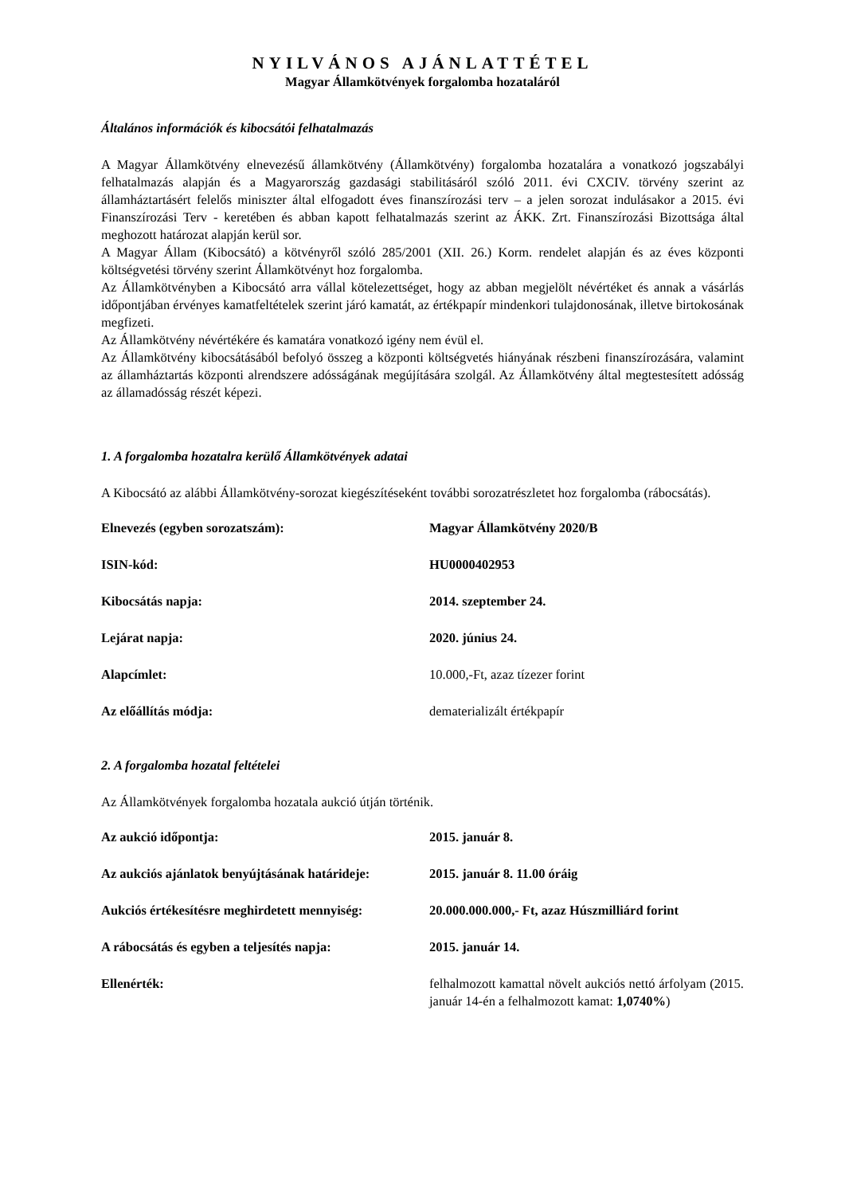NYILVÁNOS AJÁNLATTÉTEL
Magyar Államkötvények forgalomba hozataláról
Általános információk és kibocsátói felhatalmazás
A Magyar Államkötvény elnevezésű államkötvény (Államkötvény) forgalomba hozatalára a vonatkozó jogszabályi felhatalmazás alapján és a Magyarország gazdasági stabilitásáról szóló 2011. évi CXCIV. törvény szerint az államháztartásért felelős miniszter által elfogadott éves finanszírozási terv – a jelen sorozat indulásakor a 2015. évi Finanszírozási Terv - keretében és abban kapott felhatalmazás szerint az ÁKK. Zrt. Finanszírozási Bizottsága által meghozott határozat alapján kerül sor.
A Magyar Állam (Kibocsátó) a kötvényről szóló 285/2001 (XII. 26.) Korm. rendelet alapján és az éves központi költségvetési törvény szerint Államkötvényt hoz forgalomba.
Az Államkötvényben a Kibocsátó arra vállal kötelezettséget, hogy az abban megjelölt névértéket és annak a vásárlás időpontjában érvényes kamatfeltételek szerint járó kamatát, az értékpapír mindenkori tulajdonosának, illetve birtokosának megfizeti.
Az Államkötvény névértékére és kamatára vonatkozó igény nem évül el.
Az Államkötvény kibocsátásából befolyó összeg a központi költségvetés hiányának részbeni finanszírozására, valamint az államháztartás központi alrendszere adósságának megújítására szolgál. Az Államkötvény által megtestesített adósság az államadósság részét képezi.
1. A forgalomba hozatalra kerülő Államkötvények adatai
A Kibocsátó az alábbi Államkötvény-sorozat kiegészítéseként további sorozatrészletet hoz forgalomba (rábocsátás).
| Elnevezés (egyben sorozatszám): | Magyar Államkötvény 2020/B |
| ISIN-kód: | HU0000402953 |
| Kibocsátás napja: | 2014. szeptember 24. |
| Lejárat napja: | 2020. június 24. |
| Alapcímlet: | 10.000,-Ft, azaz tízezer forint |
| Az előállítás módja: | dematerializált értékpapír |
2. A forgalomba hozatal feltételei
Az Államkötvények forgalomba hozatala aukció útján történik.
| Az aukció időpontja: | 2015. január 8. |
| Az aukciós ajánlatok benyújtásának határideje: | 2015. január 8. 11.00 óráig |
| Aukciós értékesítésre meghirdetett mennyiség: | 20.000.000.000,- Ft, azaz Húszmilliárd forint |
| A rábocsátás és egyben a teljesítés napja: | 2015. január 14. |
| Ellenérték: | felhalmozott kamattal növelt aukciós nettó árfolyam (2015. január 14-én a felhalmozott kamat: 1,0740% ) |